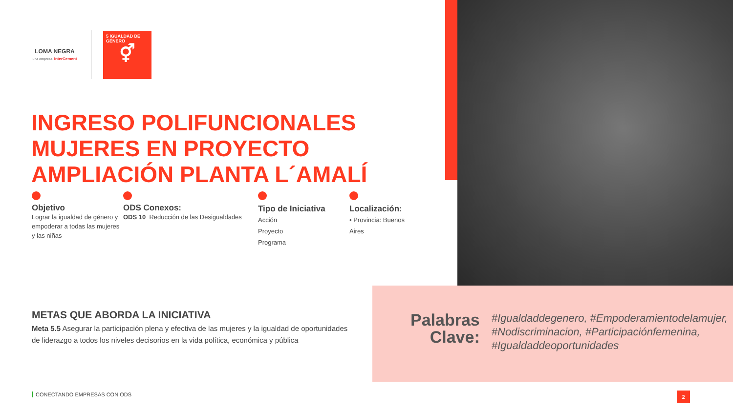LOMA NEGRA
una empresa InterCement
5 IGUALDAD DE GÉNERO
⚥
INGRESO POLIFUNCIONALES MUJERES EN PROYECTO AMPLIACIÓN PLANTA L´AMALÍ
Objetivo
Lograr la igualdad de género y empoderar a todas las mujeres y las niñas
ODS Conexos:
ODS 10 Reducción de las Desigualdades
Tipo de Iniciativa
Acción
Proyecto
Programa
Localización:
• Provincia: Buenos Aires
METAS QUE ABORDA LA INICIATIVA
Meta 5.5 Asegurar la participación plena y efectiva de las mujeres y la igualdad de oportunidades de liderazgo a todos los niveles decisorios en la vida política, económica y pública
Palabras
Clave:
#Igualdaddegenero, #Empoderamientodelamujer,
#Nodiscriminacion, #Participaciónfemenina,
#Igualdaddeoportunidades
CONECTANDO EMPRESAS CON ODS 2